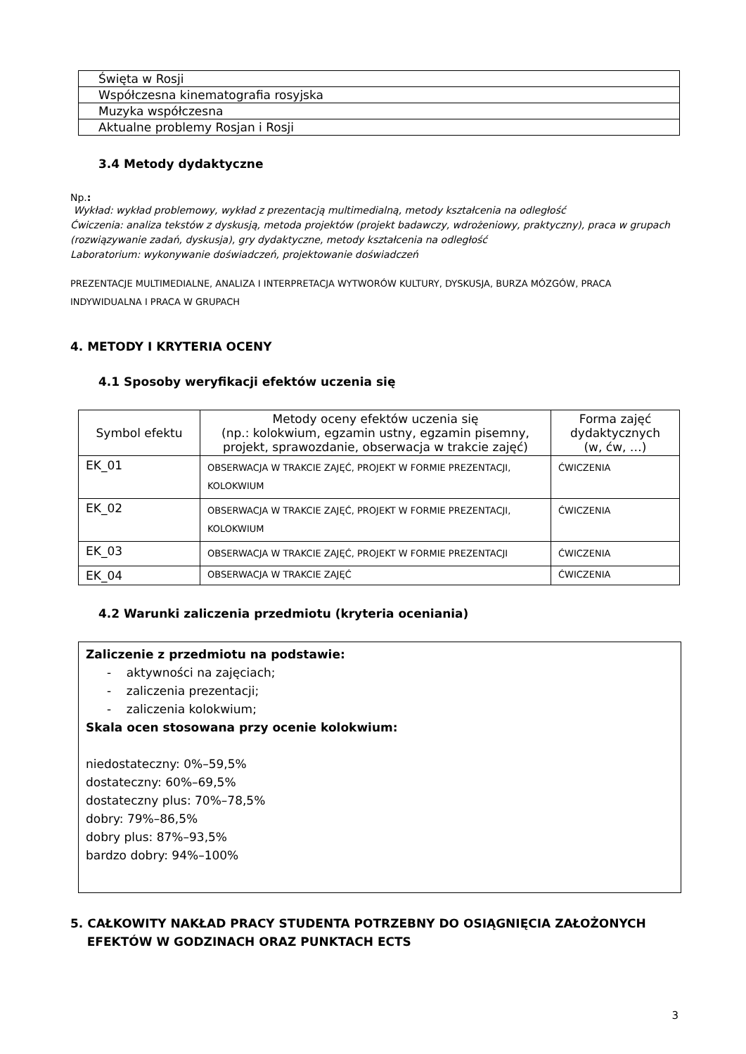| Święta w Rosji |
| Współczesna kinematografia rosyjska |
| Muzyka współczesna |
| Aktualne problemy Rosjan i Rosji |
3.4 Metody dydaktyczne
Np.:
Wykład: wykład problemowy, wykład z prezentacją multimedialną, metody kształcenia na odległość
Ćwiczenia: analiza tekstów z dyskusją, metoda projektów (projekt badawczy, wdrożeniowy, praktyczny), praca w grupach (rozwiązywanie zadań, dyskusja), gry dydaktyczne, metody kształcenia na odległość
Laboratorium: wykonywanie doświadczeń, projektowanie doświadczeń
PREZENTACJE MULTIMEDIALNE, ANALIZA I INTERPRETACJA WYTWORÓW KULTURY, DYSKUSJA, BURZA MÓZGÓW, PRACA INDYWIDUALNA I PRACA W GRUPACH
4. METODY I KRYTERIA OCENY
4.1 Sposoby weryfikacji efektów uczenia się
| Symbol efektu | Metody oceny efektów uczenia się (np.: kolokwium, egzamin ustny, egzamin pisemny, projekt, sprawozdanie, obserwacja w trakcie zajęć) | Forma zajęć dydaktycznych (w, ćw, …) |
| --- | --- | --- |
| EK_01 | OBSERWACJA W TRAKCIE ZAJĘĆ, PROJEKT W FORMIE PREZENTACJI, KOLOKWIUM | ĆWICZENIA |
| EK_02 | OBSERWACJA W TRAKCIE ZAJĘĆ, PROJEKT W FORMIE PREZENTACJI, KOLOKWIUM | ĆWICZENIA |
| EK_03 | OBSERWACJA W TRAKCIE ZAJĘĆ, PROJEKT W FORMIE PREZENTACJI | ĆWICZENIA |
| EK_04 | OBSERWACJA W TRAKCIE ZAJĘĆ | ĆWICZENIA |
4.2 Warunki zaliczenia przedmiotu (kryteria oceniania)
Zaliczenie z przedmiotu na podstawie:
- aktywności na zajęciach;
- zaliczenia prezentacji;
- zaliczenia kolokwium;
Skala ocen stosowana przy ocenie kolokwium:
niedostateczny: 0%–59,5%
dostateczny: 60%–69,5%
dostateczny plus: 70%–78,5%
dobry: 79%–86,5%
dobry plus: 87%–93,5%
bardzo dobry: 94%–100%
5. CAŁKOWITY NAKŁAD PRACY STUDENTA POTRZEBNY DO OSIĄGNIĘCIA ZAŁOŻONYCH
EFEKTÓW W GODZINACH ORAZ PUNKTACH ECTS
3